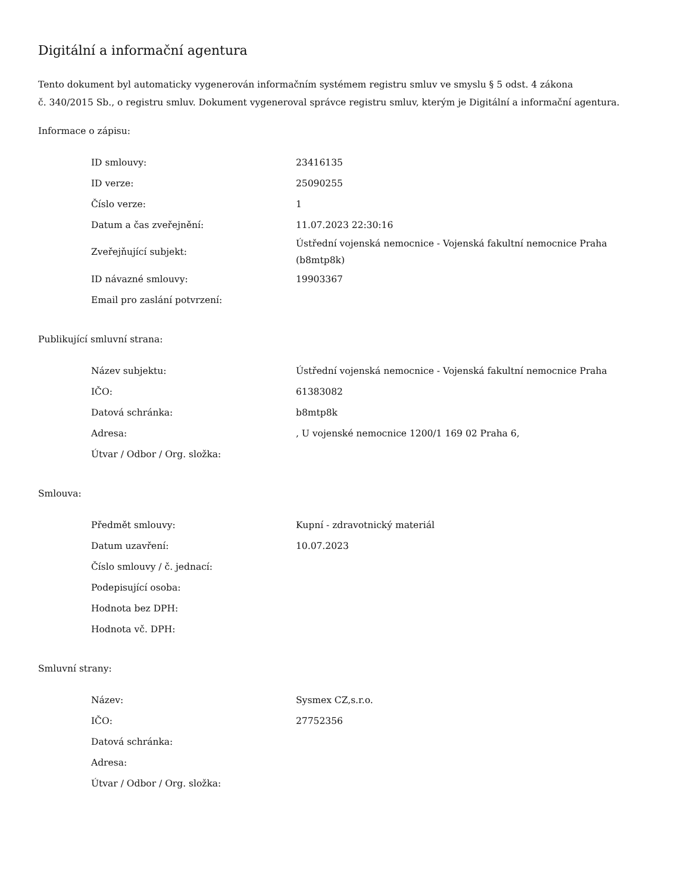Digitální a informační agentura
Tento dokument byl automaticky vygenerován informačním systémem registru smluv ve smyslu § 5 odst. 4 zákona
č. 340/2015 Sb., o registru smluv. Dokument vygeneroval správce registru smluv, kterým je Digitální a informační agentura.
Informace o zápisu:
| ID smlouvy: | 23416135 |
| ID verze: | 25090255 |
| Číslo verze: | 1 |
| Datum a čas zveřejnění: | 11.07.2023 22:30:16 |
| Zveřejňující subjekt: | Ústřední vojenská nemocnice - Vojenská fakultní nemocnice Praha (b8mtp8k) |
| ID návazné smlouvy: | 19903367 |
| Email pro zaslání potvrzení: | |
Publikující smluvní strana:
| Název subjektu: | Ústřední vojenská nemocnice - Vojenská fakultní nemocnice Praha |
| IČO: | 61383082 |
| Datová schránka: | b8mtp8k |
| Adresa: | , U vojenské nemocnice 1200/1 169 02 Praha 6, |
| Útvar / Odbor / Org. složka: | |
Smlouva:
| Předmět smlouvy: | Kupní - zdravotnický materiál |
| Datum uzavření: | 10.07.2023 |
| Číslo smlouvy / č. jednací: | |
| Podepisující osoba: | |
| Hodnota bez DPH: | |
| Hodnota vč. DPH: | |
Smluvní strany:
| Název: | Sysmex CZ,s.r.o. |
| IČO: | 27752356 |
| Datová schránka: | |
| Adresa: | |
| Útvar / Odbor / Org. složka: | |